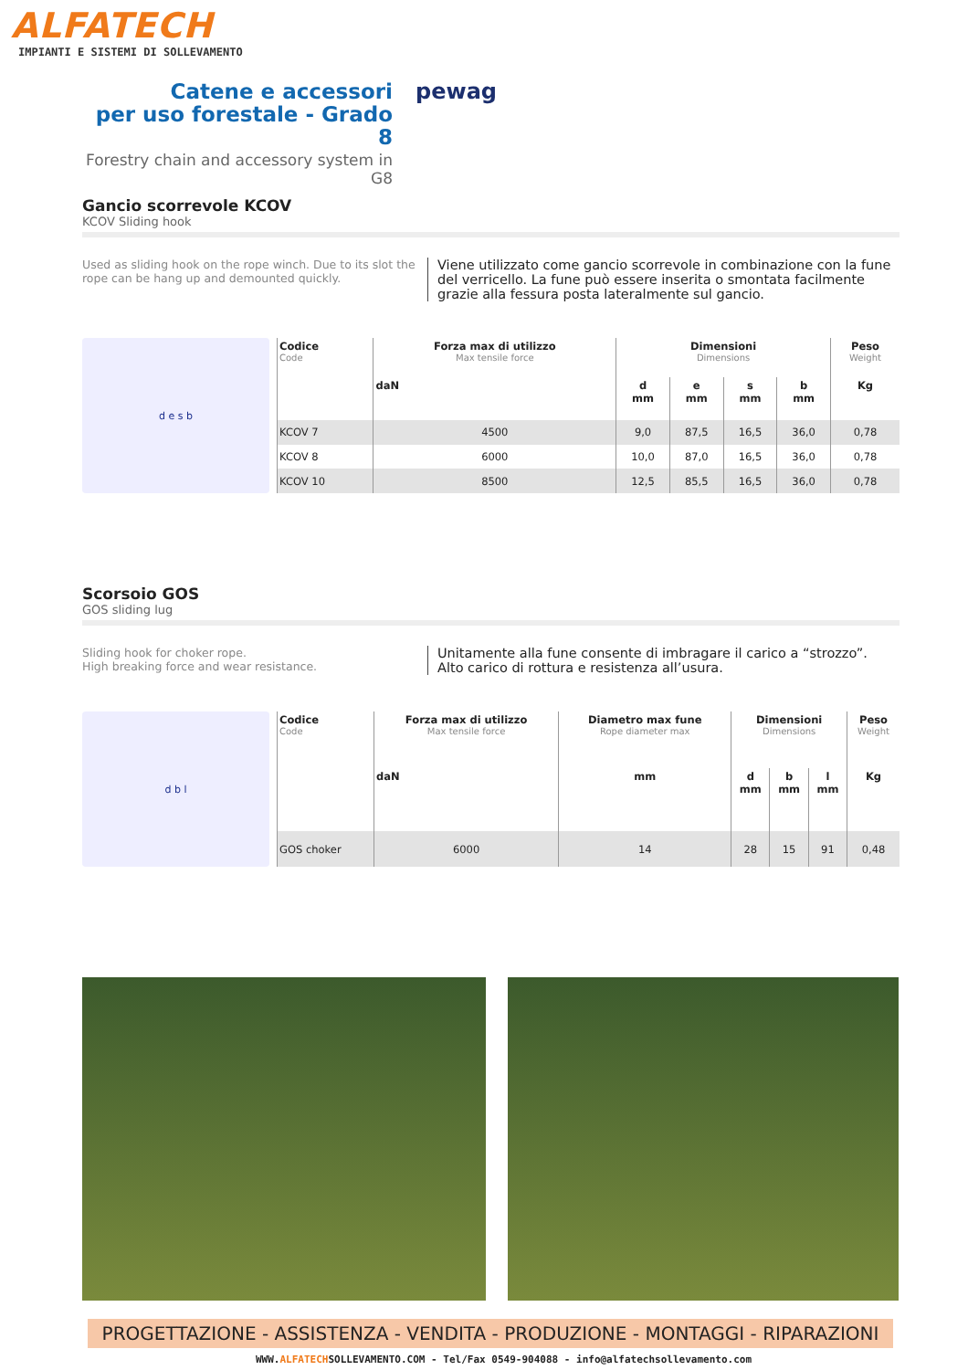ALFATECH
IMPIANTI E SISTEMI DI SOLLEVAMENTO
Catene e accessori
per uso forestale - Grado 8
Forestry chain and accessory system in G8
pewag
Gancio scorrevole KCOV
KCOV Sliding hook
Used as sliding hook on the rope winch. Due to its slot the rope can be hang up and demounted quickly.
Viene utilizzato come gancio scorrevole in combinazione con la fune del verricello. La fune può essere inserita o smontata facilmente grazie alla fessura posta lateralmente sul gancio.
d e s b
| Codice Code | Forza max di utilizzo Max tensile force | Dimensioni Dimensions | | | | Peso Weight |
| --- | --- | --- | --- | --- | --- | --- |
| | daN | d mm | e mm | s mm | b mm | Kg |
| KCOV 7 | 4500 | 9,0 | 87,5 | 16,5 | 36,0 | 0,78 |
| KCOV 8 | 6000 | 10,0 | 87,0 | 16,5 | 36,0 | 0,78 |
| KCOV 10 | 8500 | 12,5 | 85,5 | 16,5 | 36,0 | 0,78 |
Scorsoio GOS
GOS sliding lug
Sliding hook for choker rope.
High breaking force and wear resistance.
Unitamente alla fune consente di imbragare il carico a “strozzo”.
Alto carico di rottura e resistenza all’usura.
d b l
| Codice Code | Forza max di utilizzo Max tensile force | Diametro max fune Rope diameter max | Dimensioni Dimensions | | | Peso Weight |
| --- | --- | --- | --- | --- | --- | --- |
| | daN | mm | d mm | b mm | l mm | Kg |
| GOS choker | 6000 | 14 | 28 | 15 | 91 | 0,48 |
PROGETTAZIONE - ASSISTENZA - VENDITA - PRODUZIONE - MONTAGGI - RIPARAZIONI
WWW.ALFATECHSOLLEVAMENTO.COM - Tel/Fax 0549-904088 - info@alfatechsollevamento.com